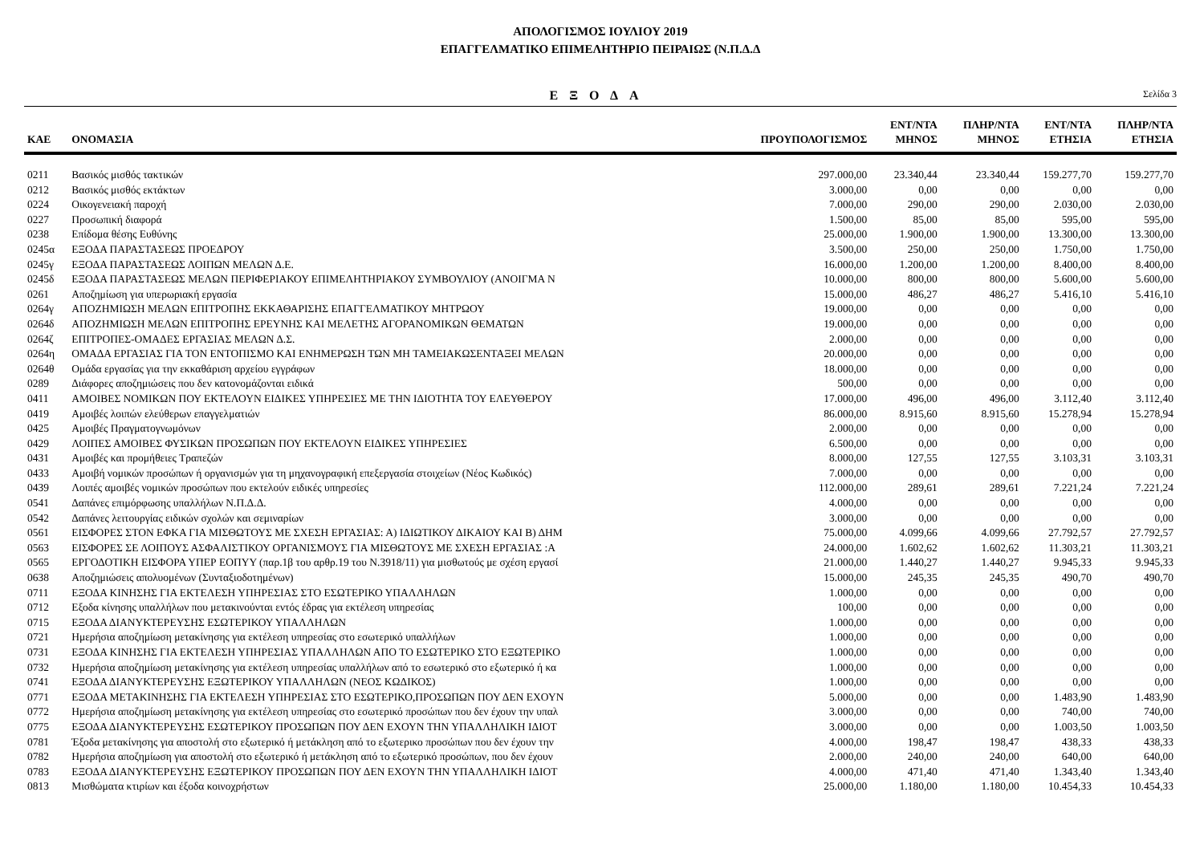ΑΠΟΛΟΓΙΣΜΟΣ ΙΟΥΛΙΟΥ 2019
ΕΠΑΓΓΕΛΜΑΤΙΚΟ ΕΠΙΜΕΛΗΤΗΡΙΟ ΠΕΙΡΑΙΩΣ (Ν.Π.Δ.Δ
ΕΞΟΔΑ
Σελίδα 3
| ΚΑΕ | ΟΝΟΜΑΣΙΑ | ΠΡΟΥΠΟΛΟΓΙΣΜΟΣ | ΕΝΤ/ΝΤΑ ΜΗΝΟΣ | ΠΛΗΡ/ΝΤΑ ΜΗΝΟΣ | ΕΝΤ/ΝΤΑ ΕΤΗΣΙΑ | ΠΛΗΡ/ΝΤΑ ΕΤΗΣΙΑ |
| --- | --- | --- | --- | --- | --- | --- |
| 0211 | Βασικός μισθός τακτικών | 297.000,00 | 23.340,44 | 23.340,44 | 159.277,70 | 159.277,70 |
| 0212 | Βασικός μισθός εκτάκτων | 3.000,00 | 0,00 | 0,00 | 0,00 | 0,00 |
| 0224 | Οικογενειακή παροχή | 7.000,00 | 290,00 | 290,00 | 2.030,00 | 2.030,00 |
| 0227 | Προσωπική διαφορά | 1.500,00 | 85,00 | 85,00 | 595,00 | 595,00 |
| 0238 | Επίδομα θέσης Ευθύνης | 25.000,00 | 1.900,00 | 1.900,00 | 13.300,00 | 13.300,00 |
| 0245α | ΕΞΟΔΑ ΠΑΡΑΣΤΑΣΕΩΣ ΠΡΟΕΔΡΟΥ | 3.500,00 | 250,00 | 250,00 | 1.750,00 | 1.750,00 |
| 0245γ | ΕΞΟΔΑ ΠΑΡΑΣΤΑΣΕΩΣ ΛΟΙΠΩΝ ΜΕΛΩΝ Δ.Ε. | 16.000,00 | 1.200,00 | 1.200,00 | 8.400,00 | 8.400,00 |
| 0245δ | ΕΞΟΔΑ ΠΑΡΑΣΤΑΣΕΩΣ ΜΕΛΩΝ ΠΕΡΙΦΕΡΙΑΚΟΥ ΕΠΙΜΕΛΗΤΗΡΙΑΚΟΥ ΣΥΜΒΟΥΛΙΟΥ (ΑΝΟΙΓΜΑ Ν | 10.000,00 | 800,00 | 800,00 | 5.600,00 | 5.600,00 |
| 0261 | Αποζημίωση για υπερωριακή εργασία | 15.000,00 | 486,27 | 486,27 | 5.416,10 | 5.416,10 |
| 0264γ | ΑΠΟΖΗΜΙΩΣΗ ΜΕΛΩΝ ΕΠΙΤΡΟΠΗΣ ΕΚΚΑΘΑΡΙΣΗΣ ΕΠΑΓΓΕΛΜΑΤΙΚΟΥ ΜΗΤΡΩΟΥ | 19.000,00 | 0,00 | 0,00 | 0,00 | 0,00 |
| 0264δ | ΑΠΟΖΗΜΙΩΣΗ ΜΕΛΩΝ ΕΠΙΤΡΟΠΗΣ ΕΡΕΥΝΗΣ ΚΑΙ ΜΕΛΕΤΗΣ ΑΓΟΡΑΝΟΜΙΚΩΝ ΘΕΜΑΤΩΝ | 19.000,00 | 0,00 | 0,00 | 0,00 | 0,00 |
| 0264ζ | ΕΠΙΤΡΟΠΕΣ-ΟΜΑΔΕΣ ΕΡΓΑΣΙΑΣ ΜΕΛΩΝ Δ.Σ. | 2.000,00 | 0,00 | 0,00 | 0,00 | 0,00 |
| 0264η | ΟΜΑΔΑ ΕΡΓΑΣΙΑΣ ΓΙΑ ΤΟΝ ΕΝΤΟΠΙΣΜΟ ΚΑΙ ΕΝΗΜΕΡΩΣΗ ΤΩΝ ΜΗ ΤΑΜΕΙΑΚΩΣΕΝΤΑΞΕΙ ΜΕΛΩΝ | 20.000,00 | 0,00 | 0,00 | 0,00 | 0,00 |
| 0264θ | Ομάδα εργασίας για την εκκαθάριση αρχείου εγγράφων | 18.000,00 | 0,00 | 0,00 | 0,00 | 0,00 |
| 0289 | Διάφορες αποζημιώσεις που δεν κατονομάζονται ειδικά | 500,00 | 0,00 | 0,00 | 0,00 | 0,00 |
| 0411 | ΑΜΟΙΒΕΣ ΝΟΜΙΚΩΝ ΠΟΥ ΕΚΤΕΛΟΥΝ ΕΙΔΙΚΕΣ ΥΠΗΡΕΣΙΕΣ ΜΕ ΤΗΝ ΙΔΙΟΤΗΤΑ ΤΟΥ ΕΛΕΥΘΕΡΟΥ | 17.000,00 | 496,00 | 496,00 | 3.112,40 | 3.112,40 |
| 0419 | Αμοιβές λοιπών ελεύθερων επαγγελματιών | 86.000,00 | 8.915,60 | 8.915,60 | 15.278,94 | 15.278,94 |
| 0425 | Αμοιβές Πραγματογνωμόνων | 2.000,00 | 0,00 | 0,00 | 0,00 | 0,00 |
| 0429 | ΛΟΙΠΕΣ ΑΜΟΙΒΕΣ ΦΥΣΙΚΩΝ ΠΡΟΣΩΠΩΝ ΠΟΥ ΕΚΤΕΛΟΥΝ ΕΙΔΙΚΕΣ ΥΠΗΡΕΣΙΕΣ | 6.500,00 | 0,00 | 0,00 | 0,00 | 0,00 |
| 0431 | Αμοιβές και προμήθειες Τραπεζών | 8.000,00 | 127,55 | 127,55 | 3.103,31 | 3.103,31 |
| 0433 | Αμοιβή νομικών προσώπων ή οργανισμών για τη μηχανογραφική επεξεργασία στοιχείων (Νέος Κωδικός) | 7.000,00 | 0,00 | 0,00 | 0,00 | 0,00 |
| 0439 | Λοιπές αμοιβές νομικών προσώπων που εκτελούν ειδικές υπηρεσίες | 112.000,00 | 289,61 | 289,61 | 7.221,24 | 7.221,24 |
| 0541 | Δαπάνες επιμόρφωσης υπαλλήλων Ν.Π.Δ.Δ. | 4.000,00 | 0,00 | 0,00 | 0,00 | 0,00 |
| 0542 | Δαπάνες λειτουργίας ειδικών σχολών και σεμιναρίων | 3.000,00 | 0,00 | 0,00 | 0,00 | 0,00 |
| 0561 | ΕΙΣΦΟΡΕΣ ΣΤΟΝ ΕΦΚΑ ΓΙΑ ΜΙΣΘΩΤΟΥΣ ΜΕ ΣΧΕΣΗ ΕΡΓΑΣΙΑΣ: Α) ΙΔΙΩΤΙΚΟΥ ΔΙΚΑΙΟΥ ΚΑΙ Β) ΔΗΜ | 75.000,00 | 4.099,66 | 4.099,66 | 27.792,57 | 27.792,57 |
| 0563 | ΕΙΣΦΟΡΕΣ ΣΕ ΛΟΙΠΟΥΣ ΑΣΦΑΛΙΣΤΙΚΟΥ ΟΡΓΑΝΙΣΜΟΥΣ ΓΙΑ ΜΙΣΘΩΤΟΥΣ ΜΕ ΣΧΕΣΗ ΕΡΓΑΣΙΑΣ :Α | 24.000,00 | 1.602,62 | 1.602,62 | 11.303,21 | 11.303,21 |
| 0565 | ΕΡΓΟΔΟΤΙΚΗ ΕΙΣΦΟΡΑ ΥΠΕΡ ΕΟΠΥΥ (παρ.1β του αρθρ.19 του Ν.3918/11) για μισθωτούς με σχέση εργασί | 21.000,00 | 1.440,27 | 1.440,27 | 9.945,33 | 9.945,33 |
| 0638 | Αποζημιώσεις απολυομένων (Συνταξιοδοτημένων) | 15.000,00 | 245,35 | 245,35 | 490,70 | 490,70 |
| 0711 | ΕΞΟΔΑ ΚΙΝΗΣΗΣ ΓΙΑ ΕΚΤΕΛΕΣΗ ΥΠΗΡΕΣΙΑΣ ΣΤΟ ΕΣΩΤΕΡΙΚΟ ΥΠΑΛΛΗΛΩΝ | 1.000,00 | 0,00 | 0,00 | 0,00 | 0,00 |
| 0712 | Εξοδα κίνησης υπαλλήλων που μετακινούνται εντός έδρας για εκτέλεση υπηρεσίας | 100,00 | 0,00 | 0,00 | 0,00 | 0,00 |
| 0715 | ΕΞΟΔΑ ΔΙΑΝΥΚΤΕΡΕΥΣΗΣ ΕΣΩΤΕΡΙΚΟΥ ΥΠΑΛΛΗΛΩΝ | 1.000,00 | 0,00 | 0,00 | 0,00 | 0,00 |
| 0721 | Ημερήσια αποζημίωση μετακίνησης για εκτέλεση υπηρεσίας στο εσωτερικό υπαλλήλων | 1.000,00 | 0,00 | 0,00 | 0,00 | 0,00 |
| 0731 | ΕΞΟΔΑ ΚΙΝΗΣΗΣ ΓΙΑ ΕΚΤΕΛΕΣΗ ΥΠΗΡΕΣΙΑΣ ΥΠΑΛΛΗΛΩΝ ΑΠΟ ΤΟ ΕΣΩΤΕΡΙΚΟ ΣΤΟ ΕΞΩΤΕΡΙΚΟ | 1.000,00 | 0,00 | 0,00 | 0,00 | 0,00 |
| 0732 | Ημερήσια αποζημίωση μετακίνησης για εκτέλεση υπηρεσίας υπαλλήλων από το εσωτερικό στο εξωτερικό ή κα | 1.000,00 | 0,00 | 0,00 | 0,00 | 0,00 |
| 0741 | ΕΞΟΔΑ ΔΙΑΝΥΚΤΕΡΕΥΣΗΣ ΕΞΩΤΕΡΙΚΟΥ ΥΠΑΛΛΗΛΩΝ (ΝΕΟΣ ΚΩΔΙΚΟΣ) | 1.000,00 | 0,00 | 0,00 | 0,00 | 0,00 |
| 0771 | ΕΞΟΔΑ ΜΕΤΑΚΙΝΗΣΗΣ ΓΙΑ ΕΚΤΕΛΕΣΗ ΥΠΗΡΕΣΙΑΣ ΣΤΟ ΕΣΩΤΕΡΙΚΟ,ΠΡΟΣΩΠΩΝ ΠΟΥ ΔΕΝ ΕΧΟΥΝ | 5.000,00 | 0,00 | 0,00 | 1.483,90 | 1.483,90 |
| 0772 | Ημερήσια αποζημίωση μετακίνησης για εκτέλεση υπηρεσίας στο εσωτερικό προσώπων που δεν έχουν την υπαλ | 3.000,00 | 0,00 | 0,00 | 740,00 | 740,00 |
| 0775 | ΕΞΟΔΑ ΔΙΑΝΥΚΤΕΡΕΥΣΗΣ ΕΣΩΤΕΡΙΚΟΥ ΠΡΟΣΩΠΩΝ ΠΟΥ ΔΕΝ ΕΧΟΥΝ ΤΗΝ ΥΠΑΛΛΗΛΙΚΗ ΙΔΙΟΤ | 3.000,00 | 0,00 | 0,00 | 1.003,50 | 1.003,50 |
| 0781 | Έξοδα μετακίνησης για αποστολή στο εξωτερικό ή μετάκληση από το εξωτερικο προσώπων που δεν έχουν την | 4.000,00 | 198,47 | 198,47 | 438,33 | 438,33 |
| 0782 | Ημερήσια αποζημίωση για αποστολή στο εξωτερικό ή μετάκληση από το εξωτερικό προσώπων, που δεν έχουν | 2.000,00 | 240,00 | 240,00 | 640,00 | 640,00 |
| 0783 | ΕΞΟΔΑ ΔΙΑΝΥΚΤΕΡΕΥΣΗΣ ΕΞΩΤΕΡΙΚΟΥ ΠΡΟΣΩΠΩΝ ΠΟΥ ΔΕΝ ΕΧΟΥΝ ΤΗΝ ΥΠΑΛΛΗΛΙΚΗ ΙΔΙΟΤ | 4.000,00 | 471,40 | 471,40 | 1.343,40 | 1.343,40 |
| 0813 | Μισθώματα κτιρίων και έξοδα κοινοχρήστων | 25.000,00 | 1.180,00 | 1.180,00 | 10.454,33 | 10.454,33 |